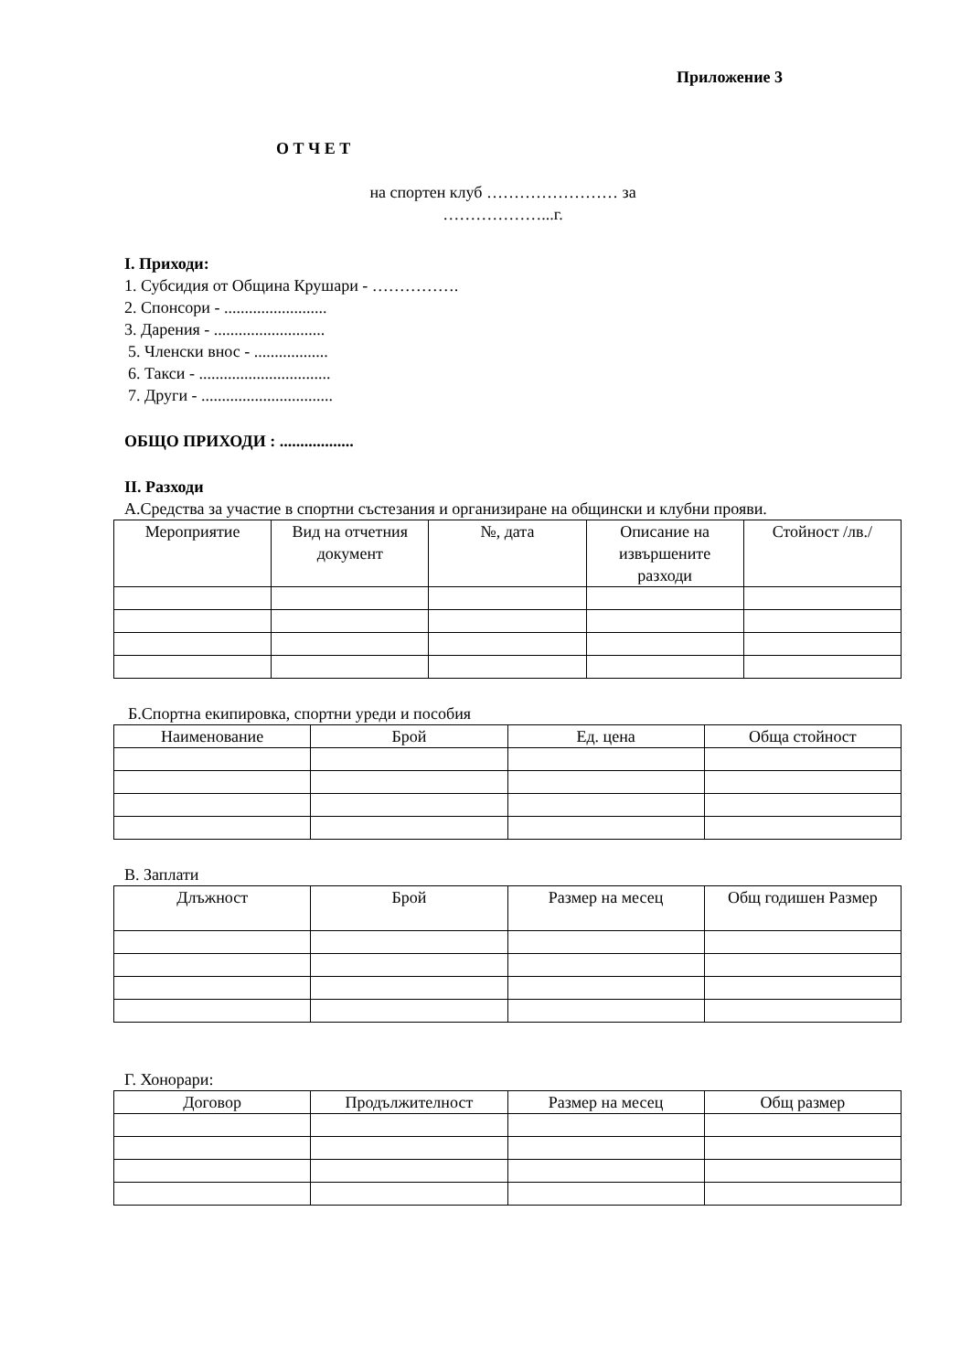Приложение 3
О Т Ч Е Т
на спортен клуб …………………… за ………………...г.
I. Приходи:
1. Субсидия от Община Крушари - …………….
2. Спонсори - .........................
3. Дарения - ...........................
5. Членски внос - ..................
6. Такси - ................................
7. Други - ................................
ОБЩО ПРИХОДИ : ..................
II. Разходи
А.Средства за участие в спортни състезания и организиране на общински и клубни прояви.
| Мероприятие | Вид на отчетния документ | №, дата | Описание на извършените разходи | Стойност /лв./ |
| --- | --- | --- | --- | --- |
Б.Спортна екипировка, спортни уреди и пособия
| Наименование | Брой | Ед. цена | Обща стойност |
| --- | --- | --- | --- |
В. Заплати
| Длъжност | Брой | Размер на месец | Общ годишен Размер |
| --- | --- | --- | --- |
Г. Хонорари:
| Договор | Продължителност | Размер на месец | Общ размер |
| --- | --- | --- | --- |